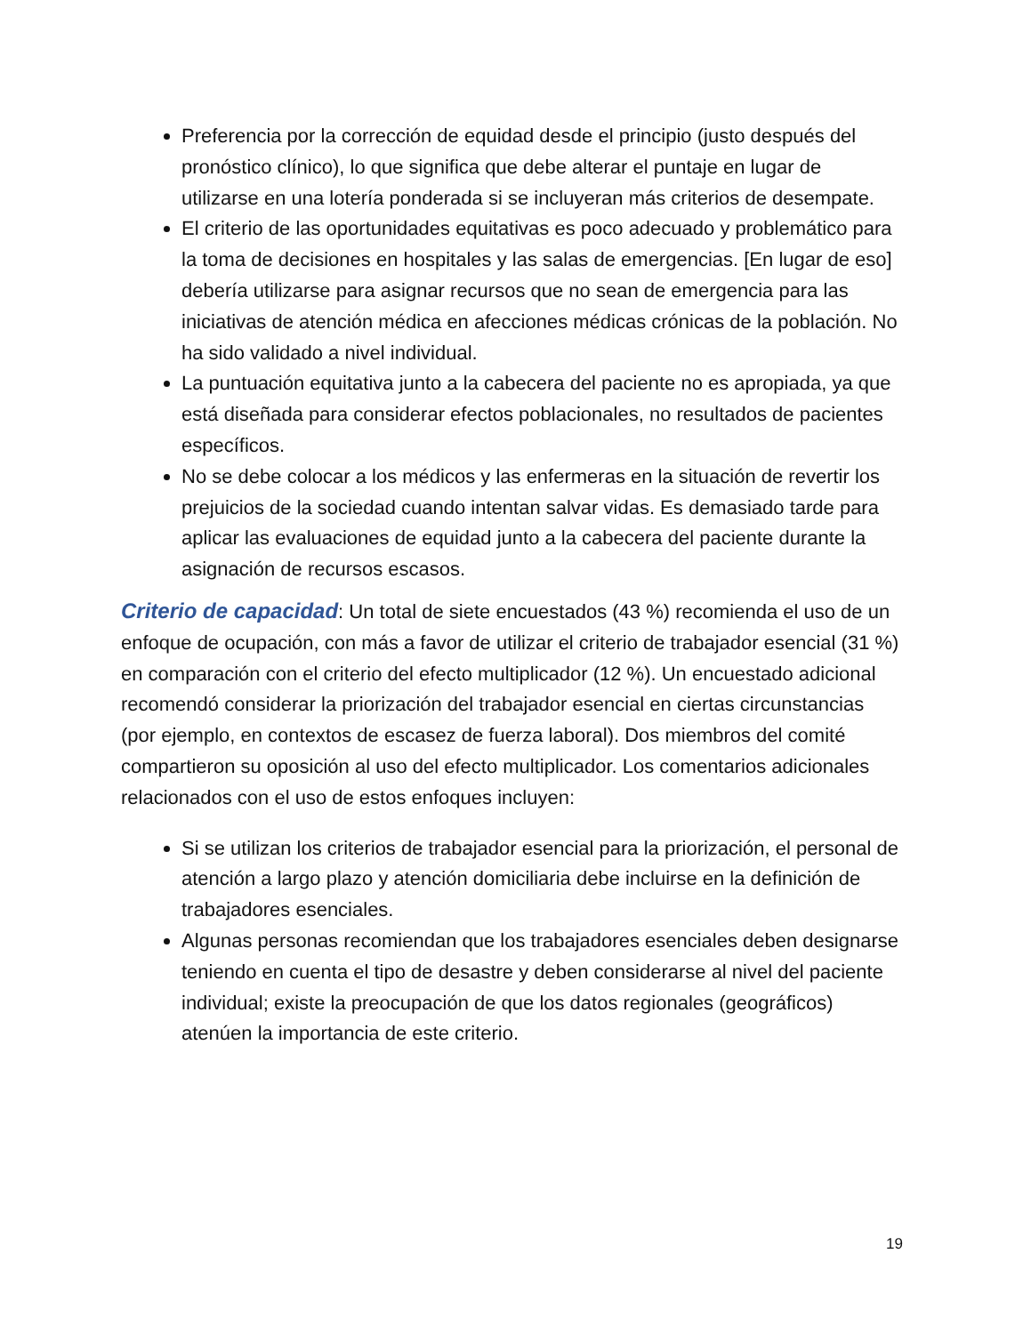Preferencia por la corrección de equidad desde el principio (justo después del pronóstico clínico), lo que significa que debe alterar el puntaje en lugar de utilizarse en una lotería ponderada si se incluyeran más criterios de desempate.
El criterio de las oportunidades equitativas es poco adecuado y problemático para la toma de decisiones en hospitales y las salas de emergencias. [En lugar de eso] debería utilizarse para asignar recursos que no sean de emergencia para las iniciativas de atención médica en afecciones médicas crónicas de la población. No ha sido validado a nivel individual.
La puntuación equitativa junto a la cabecera del paciente no es apropiada, ya que está diseñada para considerar efectos poblacionales, no resultados de pacientes específicos.
No se debe colocar a los médicos y las enfermeras en la situación de revertir los prejuicios de la sociedad cuando intentan salvar vidas. Es demasiado tarde para aplicar las evaluaciones de equidad junto a la cabecera del paciente durante la asignación de recursos escasos.
Criterio de capacidad: Un total de siete encuestados (43 %) recomienda el uso de un enfoque de ocupación, con más a favor de utilizar el criterio de trabajador esencial (31 %) en comparación con el criterio del efecto multiplicador (12 %). Un encuestado adicional recomendó considerar la priorización del trabajador esencial en ciertas circunstancias (por ejemplo, en contextos de escasez de fuerza laboral). Dos miembros del comité compartieron su oposición al uso del efecto multiplicador. Los comentarios adicionales relacionados con el uso de estos enfoques incluyen:
Si se utilizan los criterios de trabajador esencial para la priorización, el personal de atención a largo plazo y atención domiciliaria debe incluirse en la definición de trabajadores esenciales.
Algunas personas recomiendan que los trabajadores esenciales deben designarse teniendo en cuenta el tipo de desastre y deben considerarse al nivel del paciente individual; existe la preocupación de que los datos regionales (geográficos) atenúen la importancia de este criterio.
19